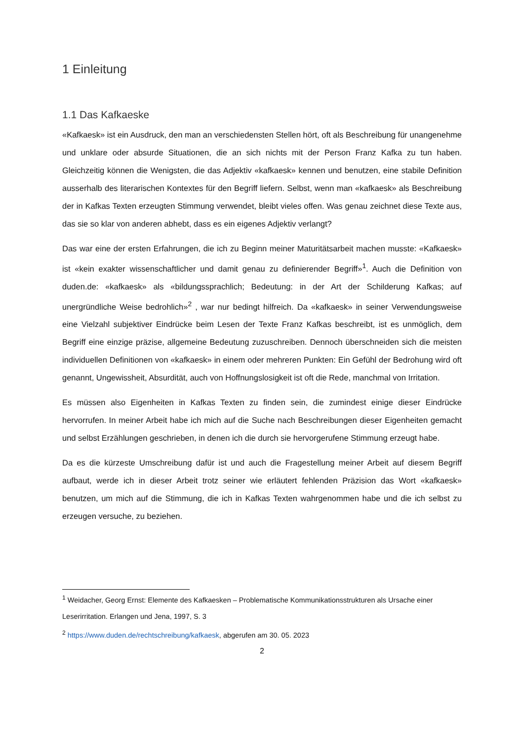1 Einleitung
1.1 Das Kafkaeske
«Kafkaesk» ist ein Ausdruck, den man an verschiedensten Stellen hört, oft als Beschreibung für unangenehme und unklare oder absurde Situationen, die an sich nichts mit der Person Franz Kafka zu tun haben. Gleichzeitig können die Wenigsten, die das Adjektiv «kafkaesk» kennen und benutzen, eine stabile Definition ausserhalb des literarischen Kontextes für den Begriff liefern. Selbst, wenn man «kafkaesk» als Beschreibung der in Kafkas Texten erzeugten Stimmung verwendet, bleibt vieles offen. Was genau zeichnet diese Texte aus, das sie so klar von anderen abhebt, dass es ein eigenes Adjektiv verlangt?
Das war eine der ersten Erfahrungen, die ich zu Beginn meiner Maturitätsarbeit machen musste: «Kafkaesk» ist «kein exakter wissenschaftlicher und damit genau zu definierender Begriff»<sup>1</sup>. Auch die Definition von duden.de: «kafkaesk» als «bildungssprachlich; Bedeutung: in der Art der Schilderung Kafkas; auf unergründliche Weise bedrohlich»<sup>2</sup> , war nur bedingt hilfreich. Da «kafkaesk» in seiner Verwendungsweise eine Vielzahl subjektiver Eindrücke beim Lesen der Texte Franz Kafkas beschreibt, ist es unmöglich, dem Begriff eine einzige präzise, allgemeine Bedeutung zuzuschreiben. Dennoch überschneiden sich die meisten individuellen Definitionen von «kafkaesk» in einem oder mehreren Punkten: Ein Gefühl der Bedrohung wird oft genannt, Ungewissheit, Absurdität, auch von Hoffnungslosigkeit ist oft die Rede, manchmal von Irritation.
Es müssen also Eigenheiten in Kafkas Texten zu finden sein, die zumindest einige dieser Eindrücke hervorrufen. In meiner Arbeit habe ich mich auf die Suche nach Beschreibungen dieser Eigenheiten gemacht und selbst Erzählungen geschrieben, in denen ich die durch sie hervorgerufene Stimmung erzeugt habe.
Da es die kürzeste Umschreibung dafür ist und auch die Fragestellung meiner Arbeit auf diesem Begriff aufbaut, werde ich in dieser Arbeit trotz seiner wie erläutert fehlenden Präzision das Wort «kafkaesk» benutzen, um mich auf die Stimmung, die ich in Kafkas Texten wahrgenommen habe und die ich selbst zu erzeugen versuche, zu beziehen.
<sup>1</sup> Weidacher, Georg Ernst: Elemente des Kafkaesken – Problematische Kommunikationsstrukturen als Ursache einer Leserirritation. Erlangen und Jena, 1997, S. 3
<sup>2</sup> https://www.duden.de/rechtschreibung/kafkaesk, abgerufen am 30. 05. 2023
2